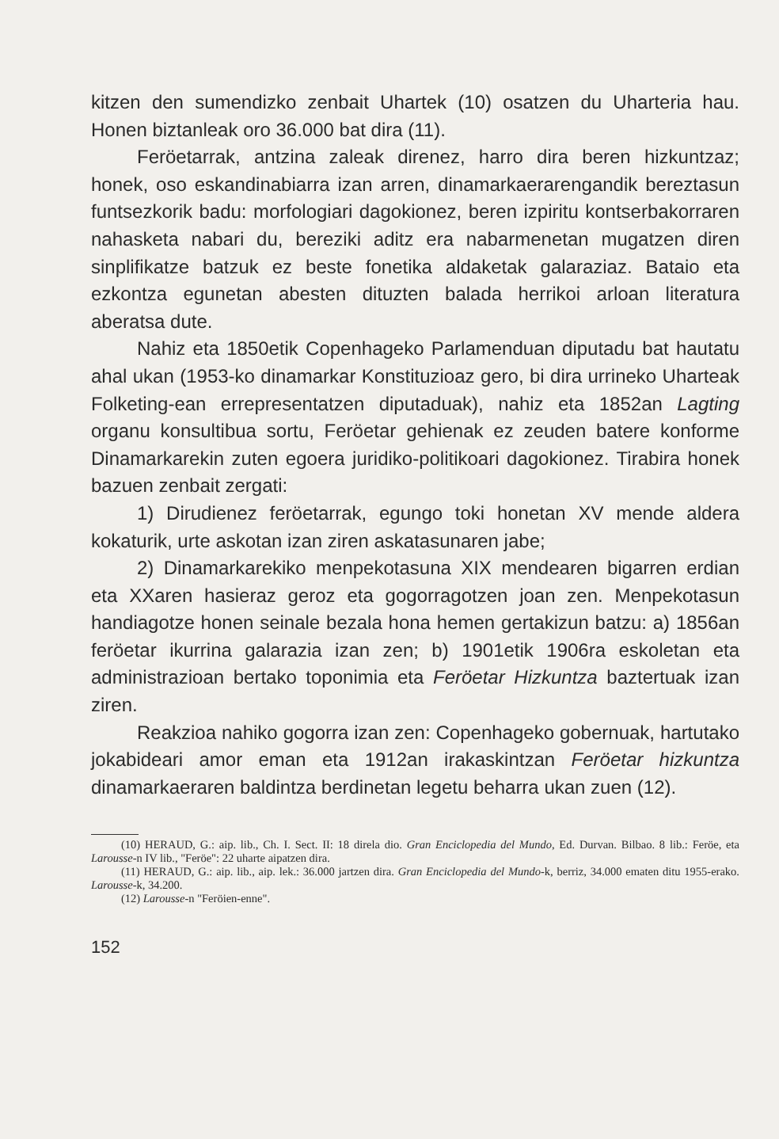kitzen den sumendizko zenbait Uhartek (10) osatzen du Uharteria hau. Honen biztanleak oro 36.000 bat dira (11).
Feröetarrak, antzina zaleak direnez, harro dira beren hizkuntzaz; honek, oso eskandinabiarra izan arren, dinamarkaerarengandik bereztasun funtsezkorik badu: morfologiari dagokionez, beren izpiritu kontserbakorraren nahasketa nabari du, bereziki aditz era nabarmenetan mugatzen diren sinplifikatze batzuk ez beste fonetika aldaketak galaraziaz. Bataio eta ezkontza egunetan abesten dituzten balada herrikoi arloan literatura aberatsa dute.
Nahiz eta 1850etik Copenhageko Parlamenduan diputadu bat hautatu ahal ukan (1953-ko dinamarkar Konstituzioaz gero, bi dira urrineko Uharteak Folketing-ean errepresentatzen diputaduak), nahiz eta 1852an Lagting organu konsultibua sortu, Feröetar gehienak ez zeuden batere konforme Dinamarkarekin zuten egoera juridiko-politikoari dagokionez. Tirabira honek bazuen zenbait zergati:
1) Dirudienez feröetarrak, egungo toki honetan XV mende aldera kokaturik, urte askotan izan ziren askatasunaren jabe;
2) Dinamarkarekiko menpekotasuna XIX mendearen bigarren erdian eta XXaren hasieraz geroz eta gogorragotzen joan zen. Menpekotasun handiagotze honen seinale bezala hona hemen gertakizun batzu: a) 1856an feröetar ikurrina galarazia izan zen; b) 1901etik 1906ra eskoletan eta administrazioan bertako toponimia eta Feröetar Hizkuntza baztertuak izan ziren.
Reakzioa nahiko gogorra izan zen: Copenhageko gobernuak, hartutako jokabideari amor eman eta 1912an irakaskintzan Feröetar hizkuntza dinamarkaeraren baldintza berdinetan legetu beharra ukan zuen (12).
(10) HERAUD, G.: aip. lib., Ch. I. Sect. II: 18 direla dio. Gran Enciclopedia del Mundo, Ed. Durvan. Bilbao. 8 lib.: Feröe, eta Larousse-n IV lib., "Feröe": 22 uharte aipatzen dira.
(11) HERAUD, G.: aip. lib., aip. lek.: 36.000 jartzen dira. Gran Enciclopedia del Mundo-k, berriz, 34.000 ematen ditu 1955-erako. Larousse-k, 34.200.
(12) Larousse-n "Feröien-enne".
152